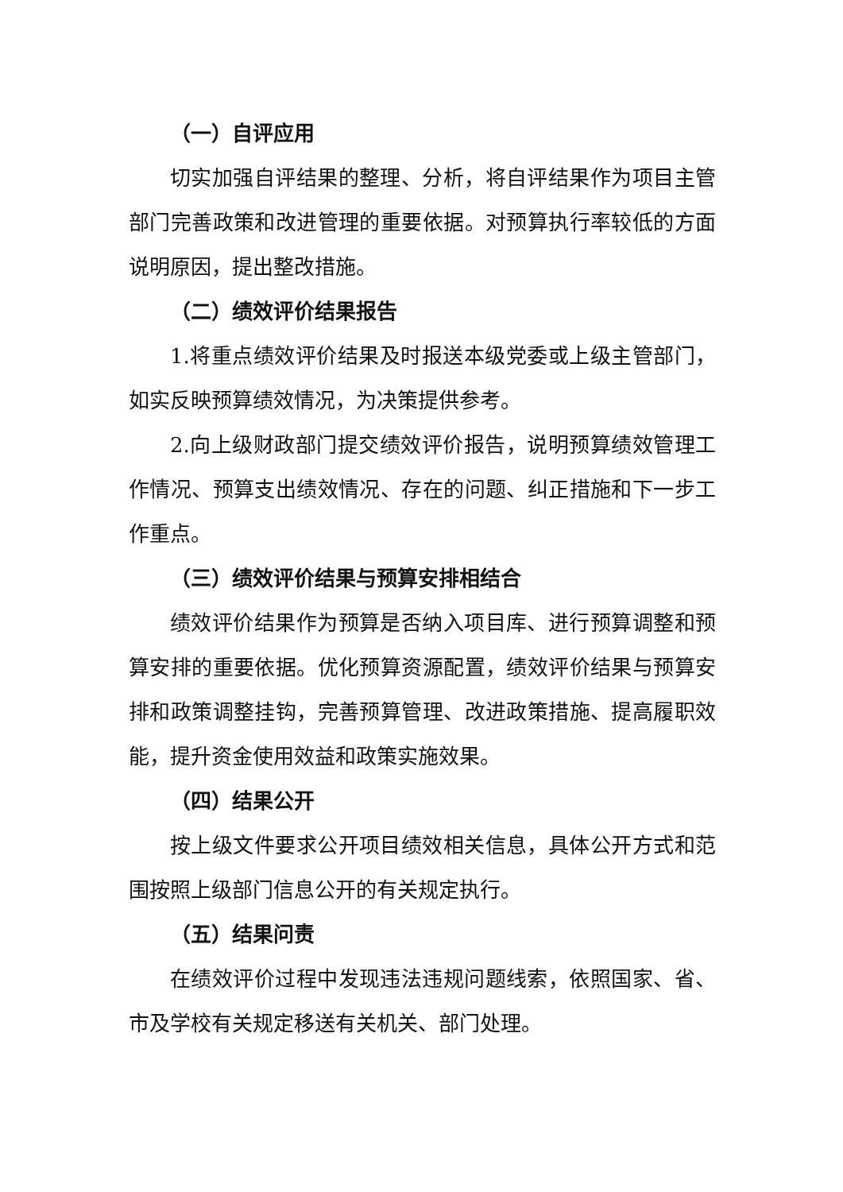（一）自评应用
切实加强自评结果的整理、分析，将自评结果作为项目主管部门完善政策和改进管理的重要依据。对预算执行率较低的方面说明原因，提出整改措施。
（二）绩效评价结果报告
1.将重点绩效评价结果及时报送本级党委或上级主管部门，如实反映预算绩效情况，为决策提供参考。
2.向上级财政部门提交绩效评价报告，说明预算绩效管理工作情况、预算支出绩效情况、存在的问题、纠正措施和下一步工作重点。
（三）绩效评价结果与预算安排相结合
绩效评价结果作为预算是否纳入项目库、进行预算调整和预算安排的重要依据。优化预算资源配置，绩效评价结果与预算安排和政策调整挂钩，完善预算管理、改进政策措施、提高履职效能，提升资金使用效益和政策实施效果。
（四）结果公开
按上级文件要求公开项目绩效相关信息，具体公开方式和范围按照上级部门信息公开的有关规定执行。
（五）结果问责
在绩效评价过程中发现违法违规问题线索，依照国家、省、市及学校有关规定移送有关机关、部门处理。